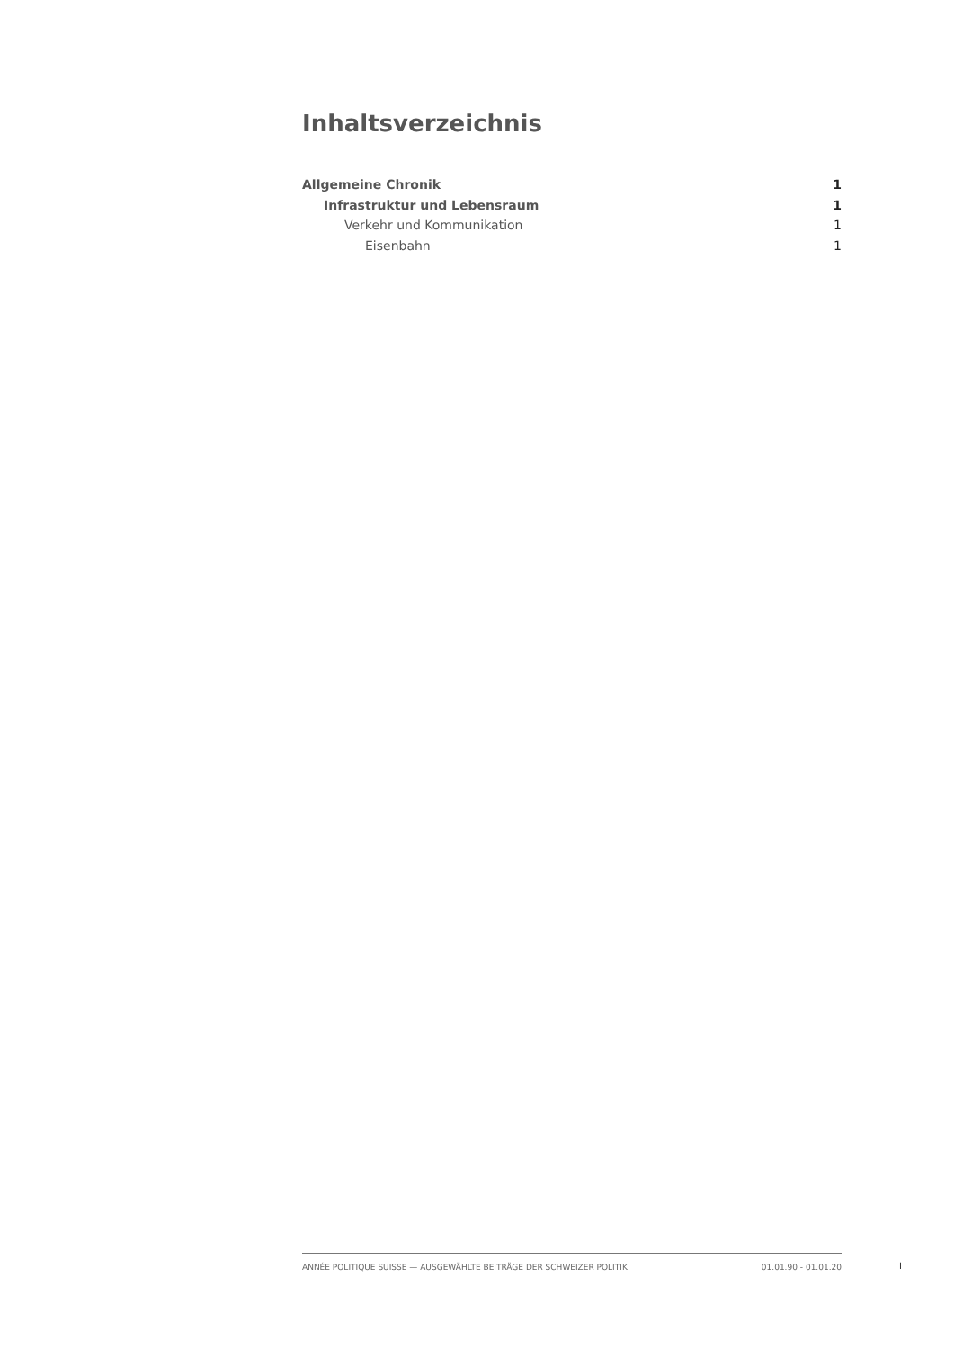Inhaltsverzeichnis
Allgemeine Chronik 1
Infrastruktur und Lebensraum 1
Verkehr und Kommunikation 1
Eisenbahn 1
ANNÉE POLITIQUE SUISSE — AUSGEWÄHLTE BEITRÄGE DER SCHWEIZER POLITIK 01.01.90 - 01.01.20
I